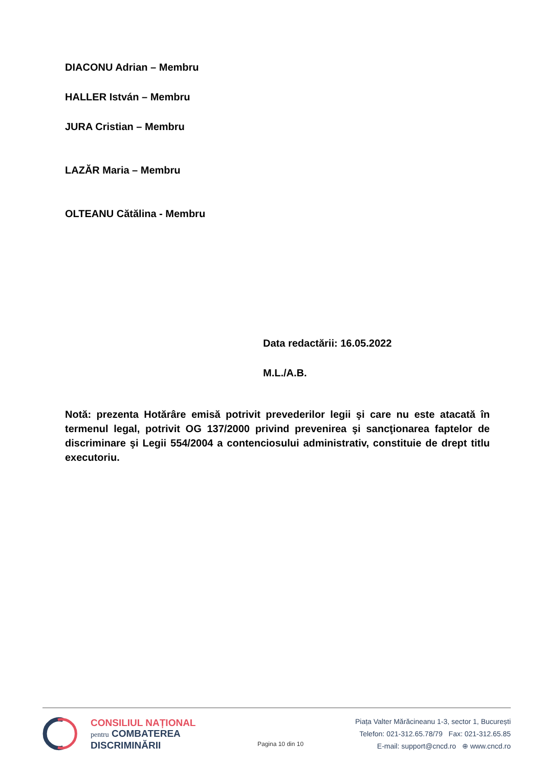DIACONU Adrian – Membru
HALLER István – Membru
JURA Cristian – Membru
LAZĂR Maria – Membru
OLTEANU Cătălina - Membru
Data redactării: 16.05.2022
M.L./A.B.
Notă: prezenta Hotărâre emisă potrivit prevederilor legii şi care nu este atacată în termenul legal, potrivit OG 137/2000 privind prevenirea şi sancţionarea faptelor de discriminare şi Legii 554/2004 a contenciosului administrativ, constituie de drept titlu executoriu.
CONSILIUL NAȚIONAL
pentru COMBATEREA
DISCRIMINĂRII
Pagina 10 din 10
Piața Valter Mărăcineanu 1-3, sector 1, București
Telefon: 021-312.65.78/79 Fax: 021-312.65.85
E-mail: support@cncd.ro ⊕ www.cncd.ro